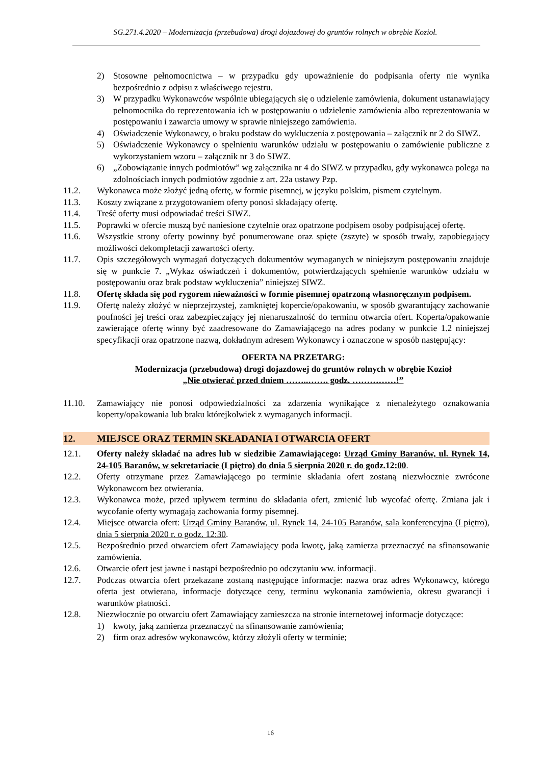SG.271.4.2020 – Modernizacja (przebudowa) drogi dojazdowej do gruntów rolnych w obrębie Kozioł.
2) Stosowne pełnomocnictwa – w przypadku gdy upoważnienie do podpisania oferty nie wynika bezpośrednio z odpisu z właściwego rejestru.
3) W przypadku Wykonawców wspólnie ubiegających się o udzielenie zamówienia, dokument ustanawiający pełnomocnika do reprezentowania ich w postępowaniu o udzielenie zamówienia albo reprezentowania w postępowaniu i zawarcia umowy w sprawie niniejszego zamówienia.
4) Oświadczenie Wykonawcy, o braku podstaw do wykluczenia z postępowania – załącznik nr 2 do SIWZ.
5) Oświadczenie Wykonawcy o spełnieniu warunków udziału w postępowaniu o zamówienie publiczne z wykorzystaniem wzoru – załącznik nr 3 do SIWZ.
6) „Zobowiązanie innych podmiotów” wg załącznika nr 4 do SIWZ w przypadku, gdy wykonawca polega na zdolnościach innych podmiotów zgodnie z art. 22a ustawy Pzp.
11.2. Wykonawca może złożyć jedną ofertę, w formie pisemnej, w języku polskim, pismem czytelnym.
11.3. Koszty związane z przygotowaniem oferty ponosi składający ofertę.
11.4. Treść oferty musi odpowiadać treści SIWZ.
11.5. Poprawki w ofercie muszą być naniesione czytelnie oraz opatrzone podpisem osoby podpisującej ofertę.
11.6. Wszystkie strony oferty powinny być ponumerowane oraz spięte (zszyte) w sposób trwały, zapobiegający możliwości dekompletacji zawartości oferty.
11.7. Opis szczegółowych wymagań dotyczących dokumentów wymaganych w niniejszym postępowaniu znajduje się w punkcie 7. „Wykaz oświadczeń i dokumentów, potwierdzających spełnienie warunków udziału w postępowaniu oraz brak podstaw wykluczenia” niniejszej SIWZ.
11.8. Ofertę składa się pod rygorem nieważności w formie pisemnej opatrzoną własnoręcznym podpisem.
11.9. Ofertę należy złożyć w nieprzejrzystej, zamkniętej kopercie/opakowaniu, w sposób gwarantujący zachowanie poufności jej treści oraz zabezpieczający jej nienaruszalność do terminu otwarcia ofert. Koperta/opakowanie zawierające ofertę winny być zaadresowane do Zamawiającego na adres podany w punkcie 1.2 niniejszej specyfikacji oraz opatrzone nazwą, dokładnym adresem Wykonawcy i oznaczone w sposób następujący:
OFERTA NA PRZETARG:
Modernizacja (przebudowa) drogi dojazdowej do gruntów rolnych w obrębie Kozioł
„Nie otwierać przed dniem ……..……. godz. ……………!”
11.10. Zamawiający nie ponosi odpowiedzialności za zdarzenia wynikające z nienależytego oznakowania koperty/opakowania lub braku którejkolwiek z wymaganych informacji.
12. MIEJSCE ORAZ TERMIN SKŁADANIA I OTWARCIA OFERT
12.1. Oferty należy składać na adres lub w siedzibie Zamawiającego: Urząd Gminy Baranów, ul. Rynek 14, 24-105 Baranów, w sekretariacie (I piętro) do dnia 5 sierpnia 2020 r. do godz.12:00.
12.2. Oferty otrzymane przez Zamawiającego po terminie składania ofert zostaną niezwłocznie zwrócone Wykonawcom bez otwierania.
12.3. Wykonawca może, przed upływem terminu do składania ofert, zmienić lub wycofać ofertę. Zmiana jak i wycofanie oferty wymagają zachowania formy pisemnej.
12.4. Miejsce otwarcia ofert: Urząd Gminy Baranów, ul. Rynek 14, 24-105 Baranów, sala konferencyjna (I piętro), dnia 5 sierpnia 2020 r. o godz. 12:30.
12.5. Bezpośrednio przed otwarciem ofert Zamawiający poda kwotę, jaką zamierza przeznaczyć na sfinansowanie zamówienia.
12.6. Otwarcie ofert jest jawne i nastąpi bezpośrednio po odczytaniu ww. informacji.
12.7. Podczas otwarcia ofert przekazane zostaną następujące informacje: nazwa oraz adres Wykonawcy, którego oferta jest otwierana, informacje dotyczące ceny, terminu wykonania zamówienia, okresu gwarancji i warunków płatności.
12.8. Niezwłocznie po otwarciu ofert Zamawiający zamieszcza na stronie internetowej informacje dotyczące:
1) kwoty, jaką zamierza przeznaczyć na sfinansowanie zamówienia;
2) firm oraz adresów wykonawców, którzy złożyli oferty w terminie;
16